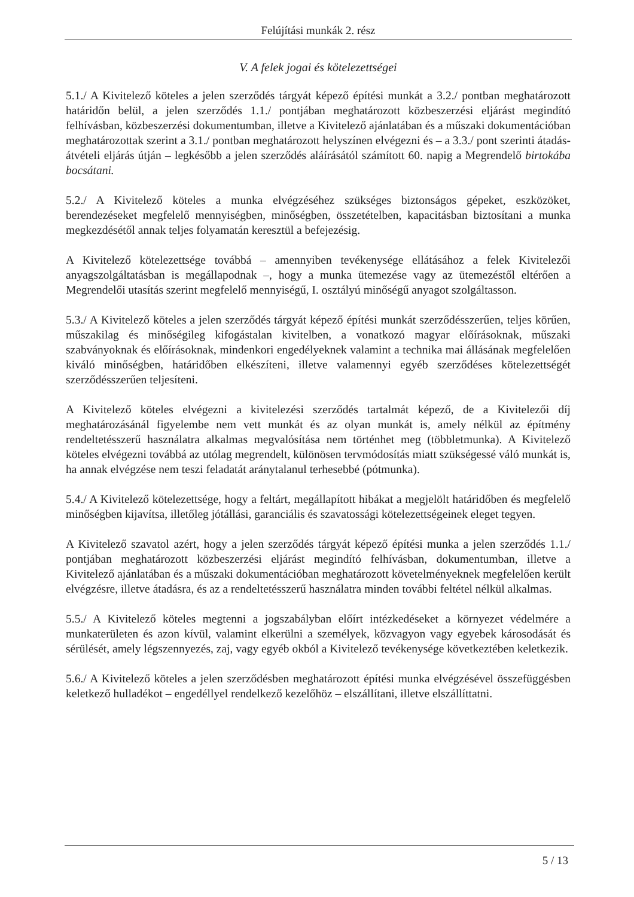Felújítási munkák 2. rész
V. A felek jogai és kötelezettségei
5.1./ A Kivitelező köteles a jelen szerződés tárgyát képező építési munkát a 3.2./ pontban meghatározott határidőn belül, a jelen szerződés 1.1./ pontjában meghatározott közbeszerzési eljárást megindító felhívásban, közbeszerzési dokumentumban, illetve a Kivitelező ajánlatában és a műszaki dokumentációban meghatározottak szerint a 3.1./ pontban meghatározott helyszínen elvégezni és – a 3.3./ pont szerinti átadás-átvételi eljárás útján – legkésőbb a jelen szerződés aláírásától számított 60. napig a Megrendelő birtokába bocsátani.
5.2./ A Kivitelező köteles a munka elvégzéséhez szükséges biztonságos gépeket, eszközöket, berendezéseket megfelelő mennyiségben, minőségben, összetételben, kapacitásban biztosítani a munka megkezdésétől annak teljes folyamatán keresztül a befejezésig.
A Kivitelező kötelezettsége továbbá – amennyiben tevékenysége ellátásához a felek Kivitelezői anyagszolgáltatásban is megállapodnak –, hogy a munka ütemezése vagy az ütemezéstől eltérően a Megrendelői utasítás szerint megfelelő mennyiségű, I. osztályú minőségű anyagot szolgáltasson.
5.3./ A Kivitelező köteles a jelen szerződés tárgyát képező építési munkát szerződésszerűen, teljes körűen, műszakilag és minőségileg kifogástalan kivitelben, a vonatkozó magyar előírásoknak, műszaki szabványoknak és előírásoknak, mindenkori engedélyeknek valamint a technika mai állásának megfelelően kiváló minőségben, határidőben elkészíteni, illetve valamennyi egyéb szerződéses kötelezettségét szerződésszerűen teljesíteni.
A Kivitelező köteles elvégezni a kivitelezési szerződés tartalmát képező, de a Kivitelezői díj meghatározásánál figyelembe nem vett munkát és az olyan munkát is, amely nélkül az építmény rendeltetésszerű használatra alkalmas megvalósítása nem történhet meg (többletmunka). A Kivitelező köteles elvégezni továbbá az utólag megrendelt, különösen tervmódosítás miatt szükségessé váló munkát is, ha annak elvégzése nem teszi feladatát aránytalanul terhesebbé (pótmunka).
5.4./ A Kivitelező kötelezettsége, hogy a feltárt, megállapított hibákat a megjelölt határidőben és megfelelő minőségben kijavítsa, illetőleg jótállási, garanciális és szavatossági kötelezettségeinek eleget tegyen.
A Kivitelező szavatol azért, hogy a jelen szerződés tárgyát képező építési munka a jelen szerződés 1.1./ pontjában meghatározott közbeszerzési eljárást megindító felhívásban, dokumentumban, illetve a Kivitelező ajánlatában és a műszaki dokumentációban meghatározott követelményeknek megfelelően került elvégzésre, illetve átadásra, és az a rendeltetésszerű használatra minden további feltétel nélkül alkalmas.
5.5./ A Kivitelező köteles megtenni a jogszabályban előírt intézkedéseket a környezet védelmére a munkaterületen és azon kívül, valamint elkerülni a személyek, közvagyon vagy egyebek károsodását és sérülését, amely légszennyezés, zaj, vagy egyéb okból a Kivitelező tevékenysége következtében keletkezik.
5.6./ A Kivitelező köteles a jelen szerződésben meghatározott építési munka elvégzésével összefüggésben keletkező hulladékot – engedéllyel rendelkező kezelőhöz – elszállítani, illetve elszállíttatni.
5 / 13